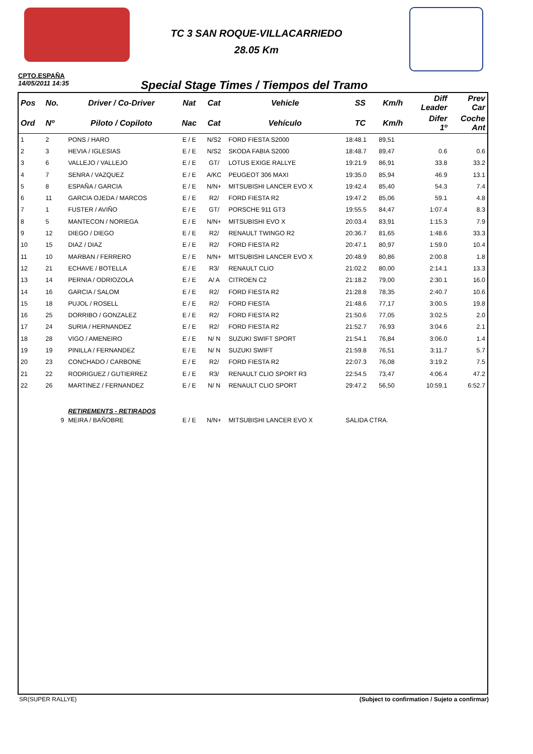TC 3 SAN ROQUE-VILLACARRIEDO
28.05 Km
CPTO.ESPAÑA
14/05/2011 14:35
Special Stage Times / Tiempos del Tramo
| Pos | No. | Driver / Co-Driver | Nat | Cat | Vehicle | SS | Km/h | Diff Leader | Prev Car |
| --- | --- | --- | --- | --- | --- | --- | --- | --- | --- |
| Ord | Nº | Piloto / Copiloto | Nac | Cat | Vehículo | TC | Km/h | Difer 1º | Coche Ant |
| 1 | 2 | PONS / HARO | E / E | N/S2 | FORD FIESTA S2000 | 18:48.1 | 89,51 | | |
| 2 | 3 | HEVIA / IGLESIAS | E / E | N/S2 | SKODA FABIA S2000 | 18:48.7 | 89,47 | 0.6 | 0.6 |
| 3 | 6 | VALLEJO / VALLEJO | E / E | GT/ | LOTUS EXIGE RALLYE | 19:21.9 | 86,91 | 33.8 | 33.2 |
| 4 | 7 | SENRA / VAZQUEZ | E / E | A/KC | PEUGEOT 306 MAXI | 19:35.0 | 85,94 | 46.9 | 13.1 |
| 5 | 8 | ESPAÑA / GARCIA | E / E | N/N+ | MITSUBISHI LANCER EVO X | 19:42.4 | 85,40 | 54.3 | 7.4 |
| 6 | 11 | GARCIA OJEDA / MARCOS | E / E | R2/ | FORD FIESTA R2 | 19:47.2 | 85,06 | 59.1 | 4.8 |
| 7 | 1 | FUSTER / AVIÑO | E / E | GT/ | PORSCHE 911 GT3 | 19:55.5 | 84,47 | 1:07.4 | 8.3 |
| 8 | 5 | MANTECON / NORIEGA | E / E | N/N+ | MITSUBISHI EVO X | 20:03.4 | 83,91 | 1:15.3 | 7.9 |
| 9 | 12 | DIEGO / DIEGO | E / E | R2/ | RENAULT TWINGO R2 | 20:36.7 | 81,65 | 1:48.6 | 33.3 |
| 10 | 15 | DIAZ / DIAZ | E / E | R2/ | FORD FIESTA R2 | 20:47.1 | 80,97 | 1:59.0 | 10.4 |
| 11 | 10 | MARBAN / FERRERO | E / E | N/N+ | MITSUBISHI LANCER EVO X | 20:48.9 | 80,86 | 2:00.8 | 1.8 |
| 12 | 21 | ECHAVE / BOTELLA | E / E | R3/ | RENAULT CLIO | 21:02.2 | 80,00 | 2:14.1 | 13.3 |
| 13 | 14 | PERNIA / ODRIOZOLA | E / E | A/ A | CITROEN C2 | 21:18.2 | 79,00 | 2:30.1 | 16.0 |
| 14 | 16 | GARCIA / SALOM | E / E | R2/ | FORD FIESTA R2 | 21:28.8 | 78,35 | 2:40.7 | 10.6 |
| 15 | 18 | PUJOL / ROSELL | E / E | R2/ | FORD FIESTA | 21:48.6 | 77,17 | 3:00.5 | 19.8 |
| 16 | 25 | DORRIBO / GONZALEZ | E / E | R2/ | FORD FIESTA R2 | 21:50.6 | 77,05 | 3:02.5 | 2.0 |
| 17 | 24 | SURIA / HERNANDEZ | E / E | R2/ | FORD FIESTA R2 | 21:52.7 | 76,93 | 3:04.6 | 2.1 |
| 18 | 28 | VIGO / AMENEIRO | E / E | N/ N | SUZUKI SWIFT SPORT | 21:54.1 | 76,84 | 3:06.0 | 1.4 |
| 19 | 19 | PINILLA / FERNANDEZ | E / E | N/ N | SUZUKI SWIFT | 21:59.8 | 76,51 | 3:11.7 | 5.7 |
| 20 | 23 | CONCHADO / CARBONE | E / E | R2/ | FORD FIESTA R2 | 22:07.3 | 76,08 | 3:19.2 | 7.5 |
| 21 | 22 | RODRIGUEZ / GUTIERREZ | E / E | R3/ | RENAULT CLIO SPORT R3 | 22:54.5 | 73,47 | 4:06.4 | 47.2 |
| 22 | 26 | MARTINEZ / FERNANDEZ | E / E | N/ N | RENAULT CLIO SPORT | 29:47.2 | 56,50 | 10:59.1 | 6:52.7 |
| | | RETIREMENTS - RETIRADOS | | | | | | | |
| | 9 | MEIRA / BAÑOBRE | E / E | N/N+ | MITSUBISHI LANCER EVO X | SALIDA CTRA. | | | |
SR(SUPER RALLYE)
(Subject to confirmation / Sujeto a confirmar)